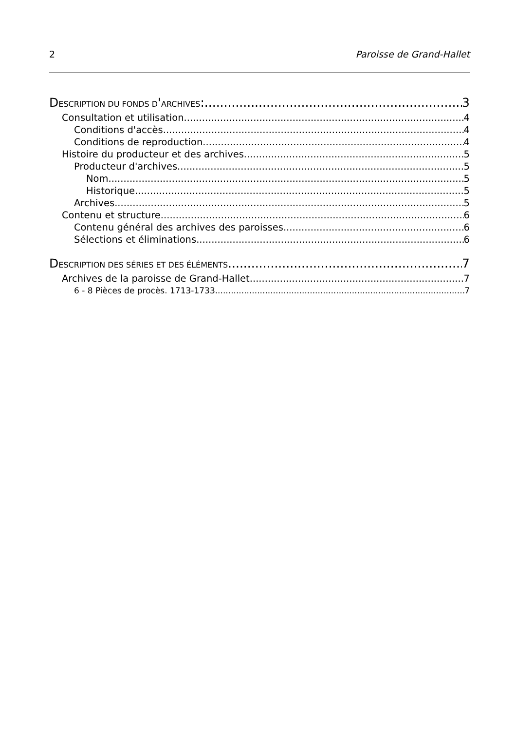2 Paroisse de Grand-Hallet
DESCRIPTION DU FONDS D'ARCHIVES: 3
Consultation et utilisation 4
Conditions d'accès 4
Conditions de reproduction 4
Histoire du producteur et des archives 5
Producteur d'archives 5
Nom 5
Historique 5
Archives 5
Contenu et structure 6
Contenu général des archives des paroisses 6
Sélections et éliminations 6
DESCRIPTION DES SÉRIES ET DES ÉLÉMENTS 7
Archives de la paroisse de Grand-Hallet 7
6 - 8 Pièces de procès. 1713-1733 7